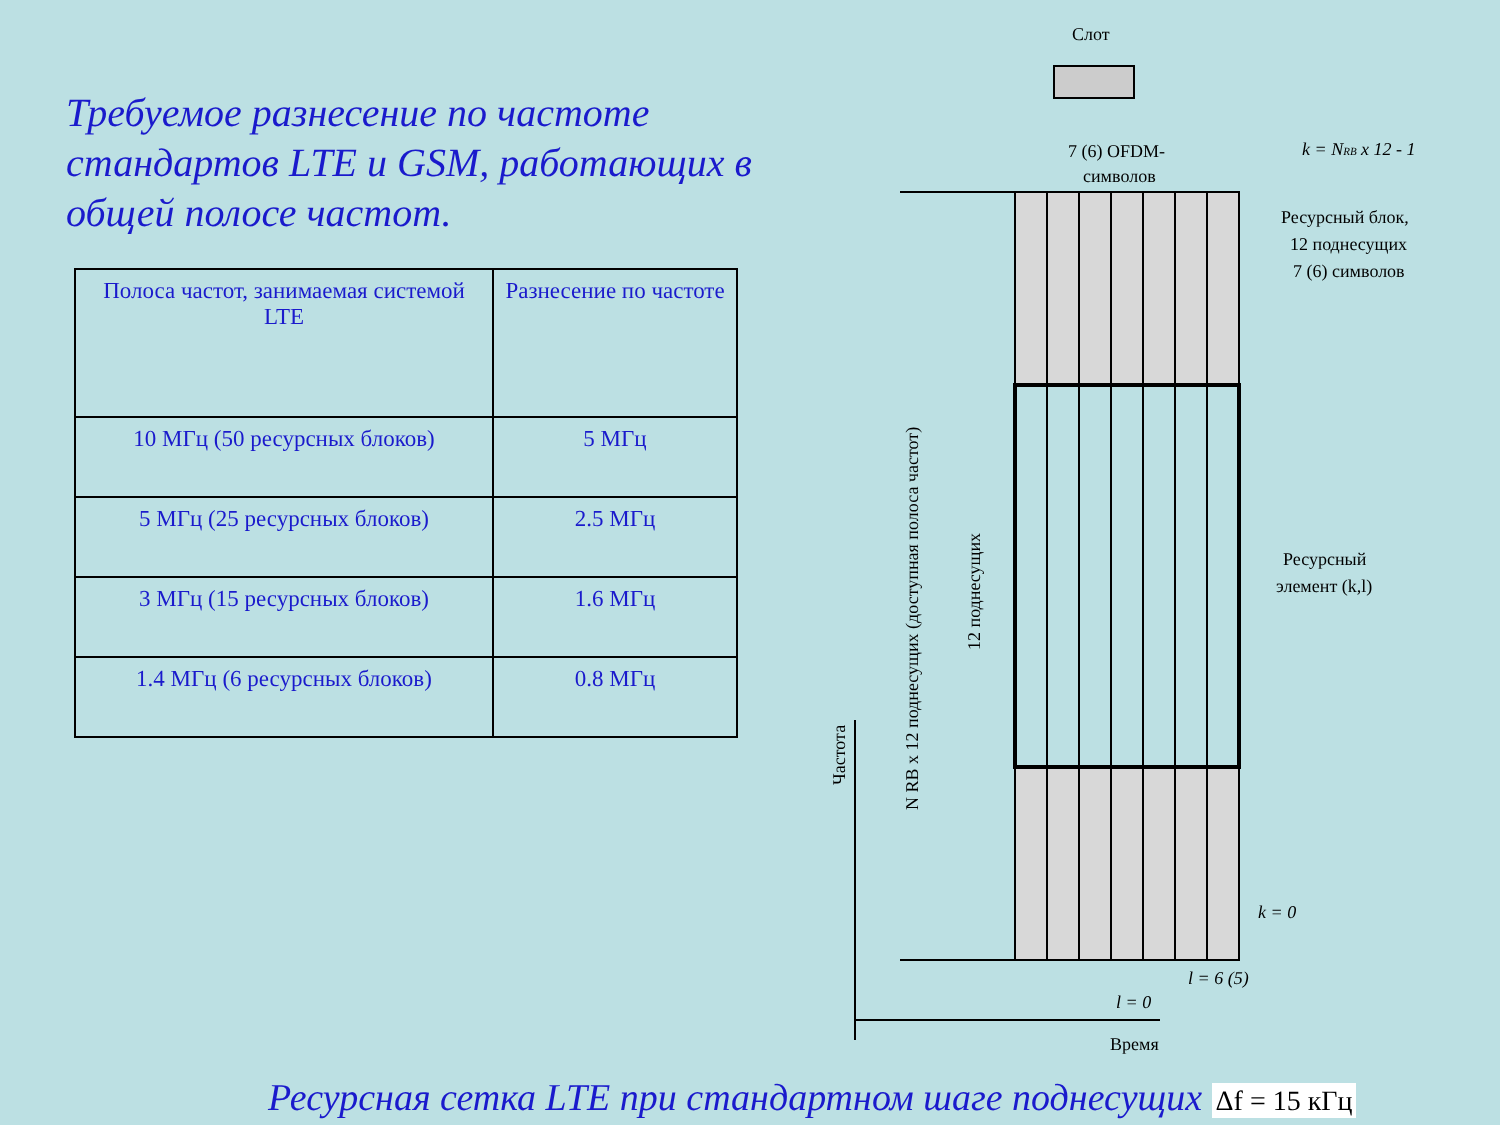Требуемое разнесение по частоте стандартов LTE и GSM, работающих в общей полосе частот.
| Полоса частот, занимаемая системой LTE | Разнесение по частоте |
| --- | --- |
| 10 МГц (50 ресурсных блоков) | 5 МГц |
| 5 МГц (25 ресурсных блоков) | 2.5 МГц |
| 3 МГц (15 ресурсных блоков) | 1.6 МГц |
| 1.4 МГц (6 ресурсных блоков) | 0.8 МГц |
Слот
7 (6) OFDM-
символов
k = NRB x 12 - 1
Ресурсный блок,
12 поднесущих
7 (6) символов
Ресурсный
элемент (k,l)
k = 0
l = 6 (5)
l = 0
Время
Частота
N RB x 12 поднесущих (доступная полоса частот)
12 поднесущих
Ресурсная сетка LTE при стандартном шаге поднесущих Δf = 15 кГц